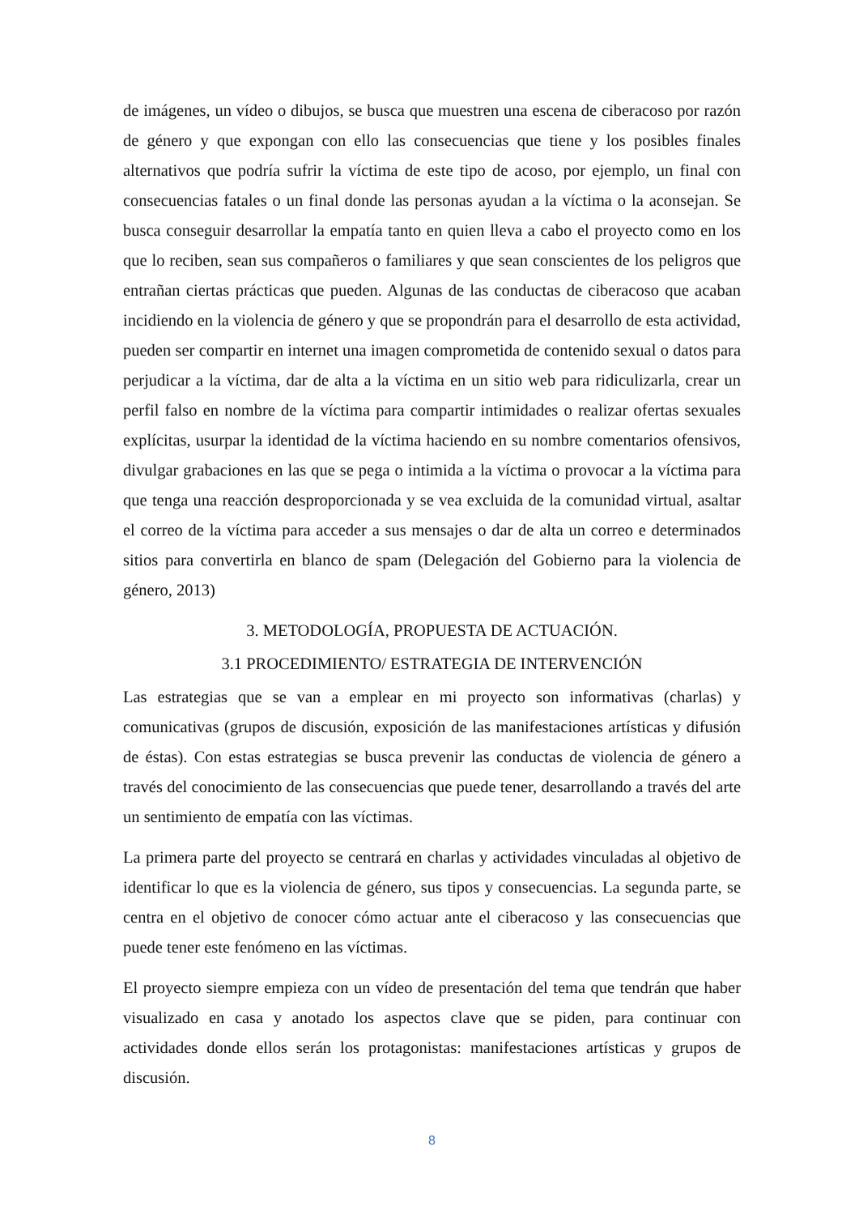de imágenes, un vídeo o dibujos, se busca que muestren una escena de ciberacoso por razón de género y que expongan con ello las consecuencias que tiene y los posibles finales alternativos que podría sufrir la víctima de este tipo de acoso, por ejemplo, un final con consecuencias fatales o un final donde las personas ayudan a la víctima o la aconsejan. Se busca conseguir desarrollar la empatía tanto en quien lleva a cabo el proyecto como en los que lo reciben, sean sus compañeros o familiares y que sean conscientes de los peligros que entrañan ciertas prácticas que pueden. Algunas de las conductas de ciberacoso que acaban incidiendo en la violencia de género y que se propondrán para el desarrollo de esta actividad, pueden ser compartir en internet una imagen comprometida de contenido sexual o datos para perjudicar a la víctima, dar de alta a la víctima en un sitio web para ridiculizarla, crear un perfil falso en nombre de la víctima para compartir intimidades o realizar ofertas sexuales explícitas, usurpar la identidad de la víctima haciendo en su nombre comentarios ofensivos, divulgar grabaciones en las que se pega o intimida a la víctima o provocar a la víctima para que tenga una reacción desproporcionada y se vea excluida de la comunidad virtual, asaltar el correo de la víctima para acceder a sus mensajes o dar de alta un correo e determinados sitios para convertirla en blanco de spam (Delegación del Gobierno para la violencia de género, 2013)
3. METODOLOGÍA, PROPUESTA DE ACTUACIÓN.
3.1 PROCEDIMIENTO/ ESTRATEGIA DE INTERVENCIÓN
Las estrategias que se van a emplear en mi proyecto son informativas (charlas) y comunicativas (grupos de discusión, exposición de las manifestaciones artísticas y difusión de éstas). Con estas estrategias se busca prevenir las conductas de violencia de género a través del conocimiento de las consecuencias que puede tener, desarrollando a través del arte un sentimiento de empatía con las víctimas.
La primera parte del proyecto se centrará en charlas y actividades vinculadas al objetivo de identificar lo que es la violencia de género, sus tipos y consecuencias. La segunda parte, se centra en el objetivo de conocer cómo actuar ante el ciberacoso y las consecuencias que puede tener este fenómeno en las víctimas.
El proyecto siempre empieza con un vídeo de presentación del tema que tendrán que haber visualizado en casa y anotado los aspectos clave que se piden, para continuar con actividades donde ellos serán los protagonistas: manifestaciones artísticas y grupos de discusión.
8